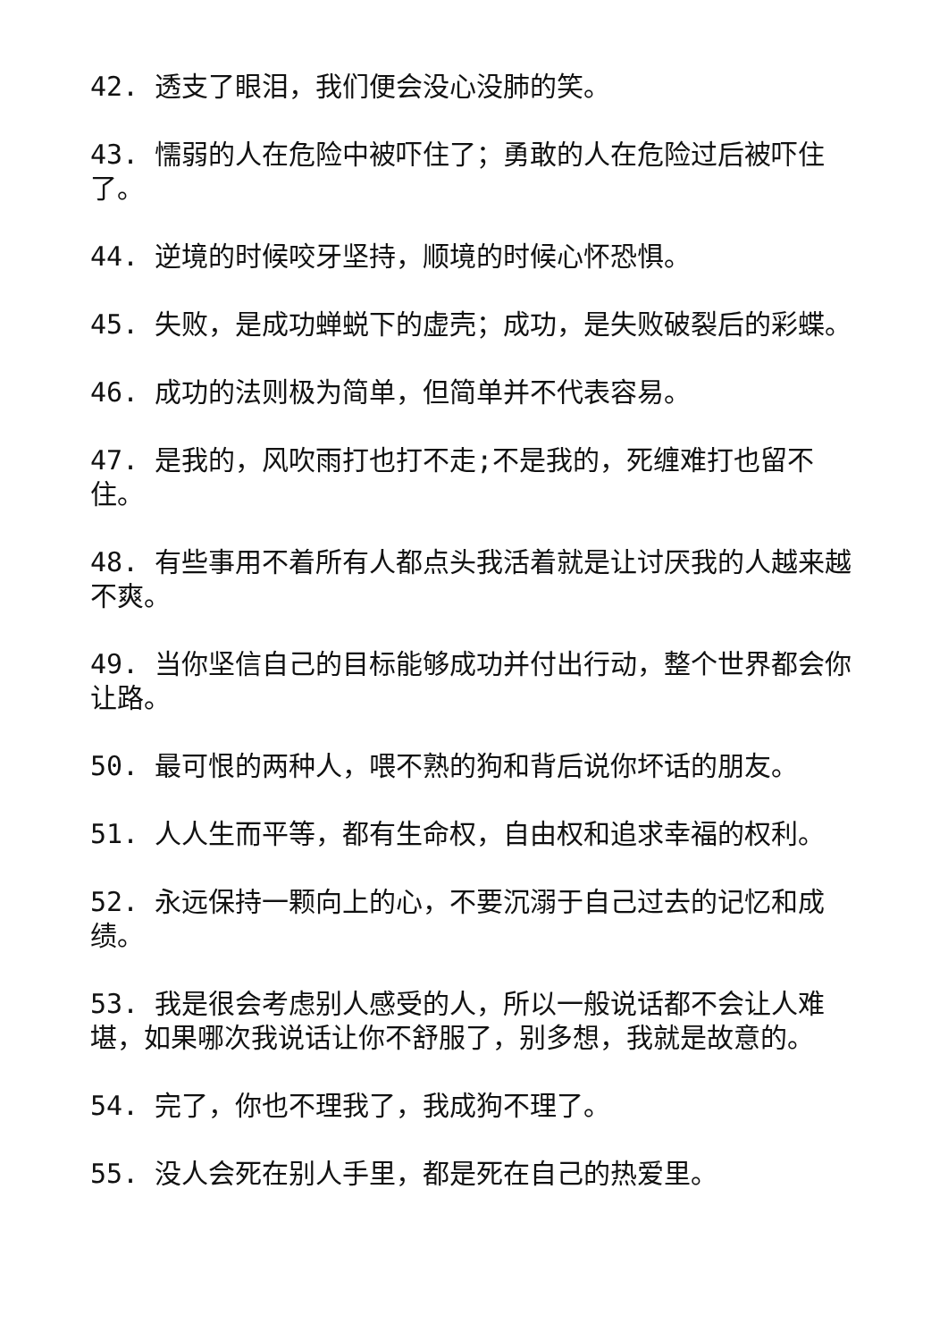42. 透支了眼泪，我们便会没心没肺的笑。
43. 懦弱的人在危险中被吓住了；勇敢的人在危险过后被吓住了。
44. 逆境的时候咬牙坚持，顺境的时候心怀恐惧。
45. 失败，是成功蝉蜕下的虚壳；成功，是失败破裂后的彩蝶。
46. 成功的法则极为简单，但简单并不代表容易。
47. 是我的，风吹雨打也打不走;不是我的，死缠难打也留不住。
48. 有些事用不着所有人都点头我活着就是让讨厌我的人越来越不爽。
49. 当你坚信自己的目标能够成功并付出行动，整个世界都会你让路。
50. 最可恨的两种人，喂不熟的狗和背后说你坏话的朋友。
51. 人人生而平等，都有生命权，自由权和追求幸福的权利。
52. 永远保持一颗向上的心，不要沉溺于自己过去的记忆和成绩。
53. 我是很会考虑别人感受的人，所以一般说话都不会让人难堪，如果哪次我说话让你不舒服了，别多想，我就是故意的。
54. 完了，你也不理我了，我成狗不理了。
55. 没人会死在别人手里，都是死在自己的热爱里。